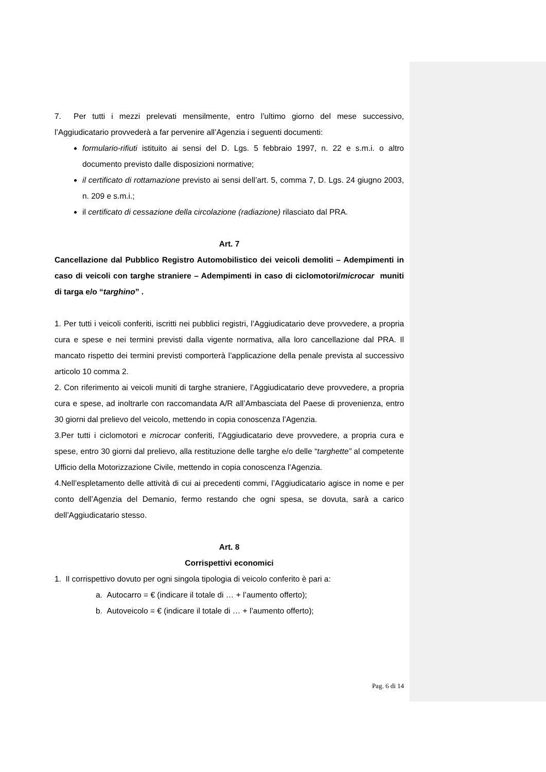7. Per tutti i mezzi prelevati mensilmente, entro l’ultimo giorno del mese successivo, l’Aggiudicatario provvederà a far pervenire all’Agenzia i seguenti documenti:
formulario-rifiuti istituito ai sensi del D. Lgs. 5 febbraio 1997, n. 22 e s.m.i. o altro documento previsto dalle disposizioni normative;
il certificato di rottamazione previsto ai sensi dell’art. 5, comma 7, D. Lgs. 24 giugno 2003, n. 209 e s.m.i.;
il certificato di cessazione della circolazione (radiazione) rilasciato dal PRA.
Art. 7
Cancellazione dal Pubblico Registro Automobilistico dei veicoli demoliti – Adempimenti in caso di veicoli con targhe straniere – Adempimenti in caso di ciclomotori/microcar muniti di targa e/o “targhino” .
1. Per tutti i veicoli conferiti, iscritti nei pubblici registri, l’Aggiudicatario deve provvedere, a propria cura e spese e nei termini previsti dalla vigente normativa, alla loro cancellazione dal PRA. Il mancato rispetto dei termini previsti comporterà l’applicazione della penale prevista al successivo articolo 10 comma 2.
2. Con riferimento ai veicoli muniti di targhe straniere, l’Aggiudicatario deve provvedere, a propria cura e spese, ad inoltrarle con raccomandata A/R all’Ambasciata del Paese di provenienza, entro 30 giorni dal prelievo del veicolo, mettendo in copia conoscenza l’Agenzia.
3.Per tutti i ciclomotori e microcar conferiti, l’Aggiudicatario deve provvedere, a propria cura e spese, entro 30 giorni dal prelievo, alla restituzione delle targhe e/o delle “targhette” al competente Ufficio della Motorizzazione Civile, mettendo in copia conoscenza l’Agenzia.
4.Nell’espletamento delle attività di cui ai precedenti commi, l’Aggiudicatario agisce in nome e per conto dell’Agenzia del Demanio, fermo restando che ogni spesa, se dovuta, sarà a carico dell’Aggiudicatario stesso.
Art. 8
Corrispettivi economici
1. Il corrispettivo dovuto per ogni singola tipologia di veicolo conferito è pari a:
a. Autocarro = € (indicare il totale di … + l’aumento offerto);
b. Autoveicolo = € (indicare il totale di … + l’aumento offerto);
Pag. 6 di 14